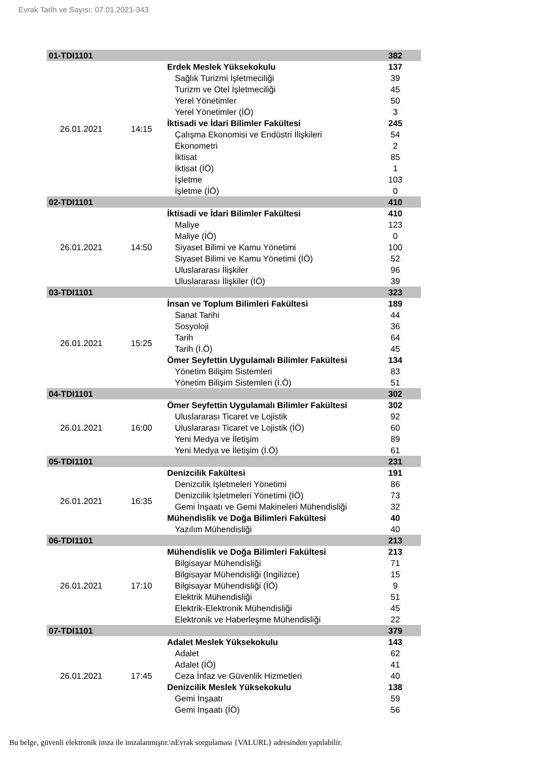Evrak Tarih ve Sayısı: 07.01.2021-343
| 01-TDI1101 | | | 382 |
| 26.01.2021 | 14:15 | Erdek Meslek Yüksekokulu | 137 |
| | | Sağlık Turizmi İşletmeciliği | 39 |
| | | Turizm ve Otel İşletmeciliği | 45 |
| | | Yerel Yönetimler | 50 |
| | | Yerel Yönetimler (İÖ) | 3 |
| | | İktisadi ve İdari Bilimler Fakültesi | 245 |
| | | Çalışma Ekonomisi ve Endüstri İlişkileri | 54 |
| | | Ekonometri | 2 |
| | | İktisat | 85 |
| | | İktisat (İÖ) | 1 |
| | | İşletme | 103 |
| | | İşletme (İÖ) | 0 |
| 02-TDI1101 | | | 410 |
| 26.01.2021 | 14:50 | İktisadi ve İdari Bilimler Fakültesi | 410 |
| | | Maliye | 123 |
| | | Maliye (İÖ) | 0 |
| | | Siyaset Bilimi ve Kamu Yönetimi | 100 |
| | | Siyaset Bilimi ve Kamu Yönetimi (İÖ) | 52 |
| | | Uluslararası İlişkiler | 96 |
| | | Uluslararası İlişkiler (İÖ) | 39 |
| 03-TDI1101 | | | 323 |
| 26.01.2021 | 15:25 | İnsan ve Toplum Bilimleri Fakültesi | 189 |
| | | Sanat Tarihi | 44 |
| | | Sosyoloji | 36 |
| | | Tarih | 64 |
| | | Tarih (İ.Ö) | 45 |
| | | Ömer Seyfettin Uygulamalı Bilimler Fakültesi | 134 |
| | | Yönetim Bilişim Sistemleri | 83 |
| | | Yönetim Bilişim Sistemleri (İ.Ö) | 51 |
| 04-TDI1101 | | | 302 |
| 26.01.2021 | 16:00 | Ömer Seyfettin Uygulamalı Bilimler Fakültesi | 302 |
| | | Uluslararası Ticaret ve Lojistik | 92 |
| | | Uluslararası Ticaret ve Lojistik (İÖ) | 60 |
| | | Yeni Medya ve İletişim | 89 |
| | | Yeni Medya ve İletişim (İ.Ö) | 61 |
| 05-TDI1101 | | | 231 |
| 26.01.2021 | 16:35 | Denizcilik Fakültesi | 191 |
| | | Denizcilik İşletmeleri Yönetimi | 86 |
| | | Denizcilik İşletmeleri Yönetimi (İÖ) | 73 |
| | | Gemi İnşaatı ve Gemi Makineleri Mühendisliği | 32 |
| | | Mühendislik ve Doğa Bilimleri Fakültesi | 40 |
| | | Yazılım Mühendisliği | 40 |
| 06-TDI1101 | | | 213 |
| 26.01.2021 | 17:10 | Mühendislik ve Doğa Bilimleri Fakültesi | 213 |
| | | Bilgisayar Mühendisliği | 71 |
| | | Bilgisayar Mühendisliği (İngilizce) | 15 |
| | | Bilgisayar Mühendisliği (İÖ) | 9 |
| | | Elektrik Mühendisliği | 51 |
| | | Elektrik-Elektronik Mühendisliği | 45 |
| | | Elektronik ve Haberleşme Mühendisliği | 22 |
| 07-TDI1101 | | | 379 |
| 26.01.2021 | 17:45 | Adalet Meslek Yüksekokulu | 143 |
| | | Adalet | 62 |
| | | Adalet (İÖ) | 41 |
| | | Ceza İnfaz ve Güvenlik Hizmetleri | 40 |
| | | Denizcilik Meslek Yüksekokulu | 138 |
| | | Gemi İnşaatı | 59 |
| | | Gemi İnşaatı (İÖ) | 56 |
Bu belge, güvenli elektronik imza ile imzalanmıştır.\nEvrak sorgulaması {VALURL} adresinden yapılabilir.